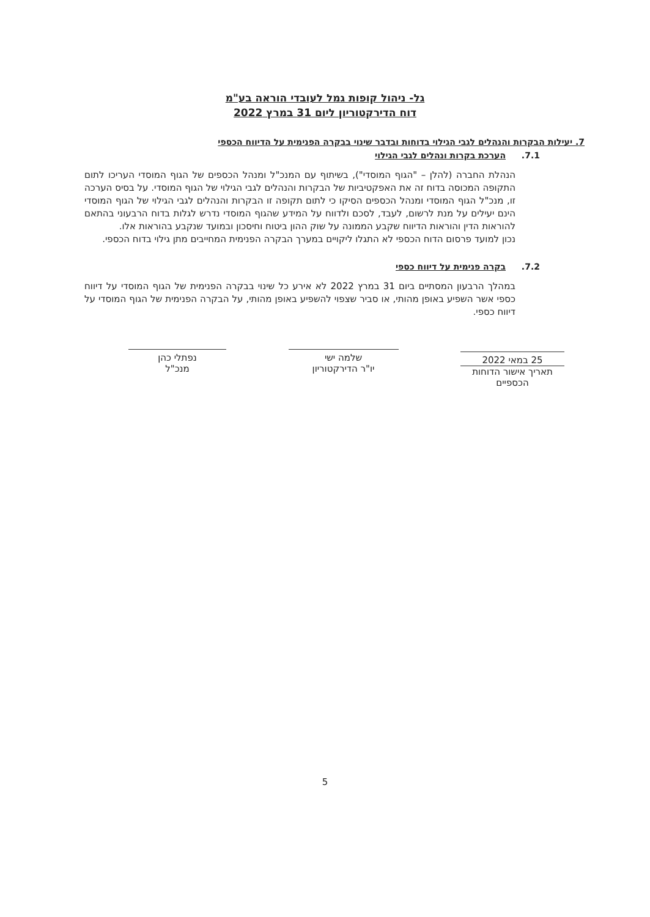גל- ניהול קופות גמל לעובדי הוראה בע"מ
דוח הדירקטוריון ליום 31 במרץ 2022
7. יעילות הבקרות והנהלים לגבי הגילוי בדוחות ובדבר שינוי בבקרה הפנימית על הדיווח הכספי
7.1. הערכת בקרות ונהלים לגבי הגילוי
הנהלת החברה (להלן – "הגוף המוסדי"), בשיתוף עם המנכ"ל ומנהל הכספים של הגוף המוסדי העריכו לתום התקופה המכוסה בדוח זה את האפקטיביות של הבקרות והנהלים לגבי הגילוי של הגוף המוסדי. על בסיס הערכה זו, מנכ"ל הגוף המוסדי ומנהל הכספים הסיקו כי לתום תקופה זו הבקרות והנהלים לגבי הגילוי של הגוף המוסדי הינם יעילים על מנת לרשום, לעבד, לסכם ולדווח על המידע שהגוף המוסדי נדרש לגלות בדוח הרבעוני בהתאם להוראות הדין והוראות הדיווח שקבע הממונה על שוק ההון ביטוח וחיסכון ובמועד שנקבע בהוראות אלו.
נכון למועד פרסום הדוח הכספי לא התגלו ליקויים במערך הבקרה הפנימית המחייבים מתן גילוי בדוח הכספי.
7.2. בקרה פנימית על דיווח כספי
במהלך הרבעון המסתיים ביום 31 במרץ 2022 לא אירע כל שינוי בבקרה הפנימית של הגוף המוסדי על דיווח כספי אשר השפיע באופן מהותי, או סביר שצפוי להשפיע באופן מהותי, על הבקרה הפנימית של הגוף המוסדי על דיווח כספי.
25 במאי 2022
תאריך אישור הדוחות הכספיים
שלמה ישי
יו"ר הדירקטוריון
נפתלי כהן
מנכ"ל
5